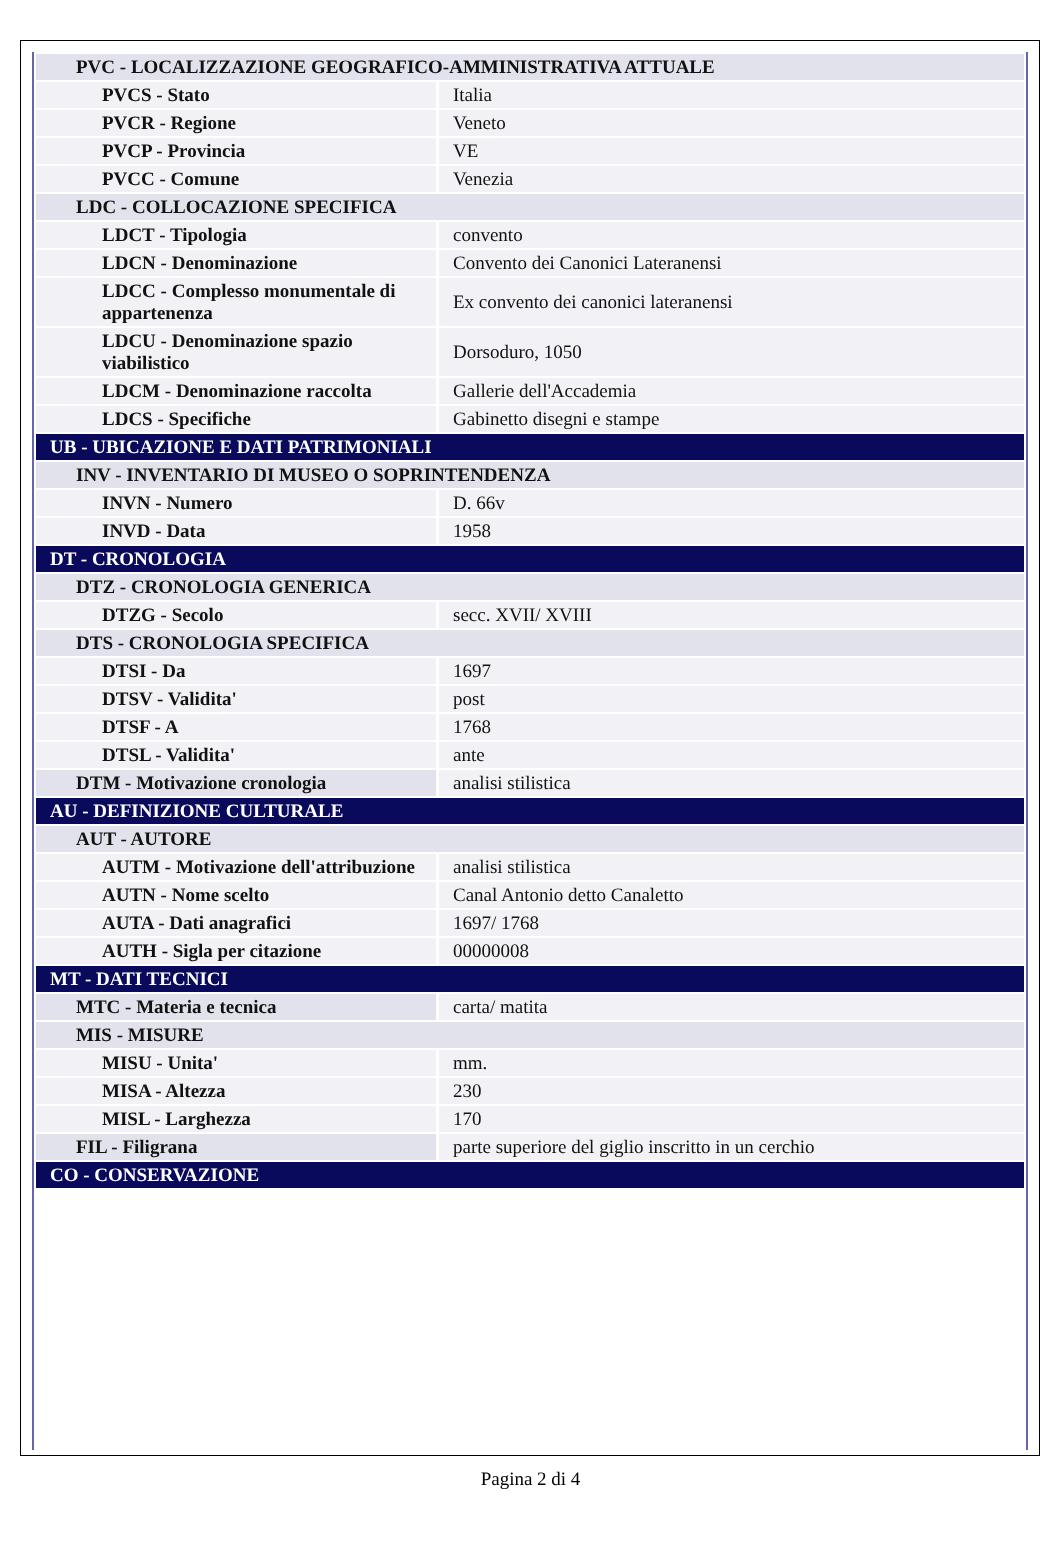| PVC - LOCALIZZAZIONE GEOGRAFICO-AMMINISTRATIVA ATTUALE | |
| PVCS - Stato | Italia |
| PVCR - Regione | Veneto |
| PVCP - Provincia | VE |
| PVCC - Comune | Venezia |
| LDC - COLLOCAZIONE SPECIFICA | |
| LDCT - Tipologia | convento |
| LDCN - Denominazione | Convento dei Canonici Lateranensi |
| LDCC - Complesso monumentale di appartenenza | Ex convento dei canonici lateranensi |
| LDCU - Denominazione spazio viabilistico | Dorsoduro, 1050 |
| LDCM - Denominazione raccolta | Gallerie dell'Accademia |
| LDCS - Specifiche | Gabinetto disegni e stampe |
| UB - UBICAZIONE E DATI PATRIMONIALI | |
| INV - INVENTARIO DI MUSEO O SOPRINTENDENZA | |
| INVN - Numero | D. 66v |
| INVD - Data | 1958 |
| DT - CRONOLOGIA | |
| DTZ - CRONOLOGIA GENERICA | |
| DTZG - Secolo | secc. XVII/ XVIII |
| DTS - CRONOLOGIA SPECIFICA | |
| DTSI - Da | 1697 |
| DTSV - Validita' | post |
| DTSF - A | 1768 |
| DTSL - Validita' | ante |
| DTM - Motivazione cronologia | analisi stilistica |
| AU - DEFINIZIONE CULTURALE | |
| AUT - AUTORE | |
| AUTM - Motivazione dell'attribuzione | analisi stilistica |
| AUTN - Nome scelto | Canal Antonio detto Canaletto |
| AUTA - Dati anagrafici | 1697/ 1768 |
| AUTH - Sigla per citazione | 00000008 |
| MT - DATI TECNICI | |
| MTC - Materia e tecnica | carta/ matita |
| MIS - MISURE | |
| MISU - Unita' | mm. |
| MISA - Altezza | 230 |
| MISL - Larghezza | 170 |
| FIL - Filigrana | parte superiore del giglio inscritto in un cerchio |
| CO - CONSERVAZIONE | |
Pagina 2 di 4